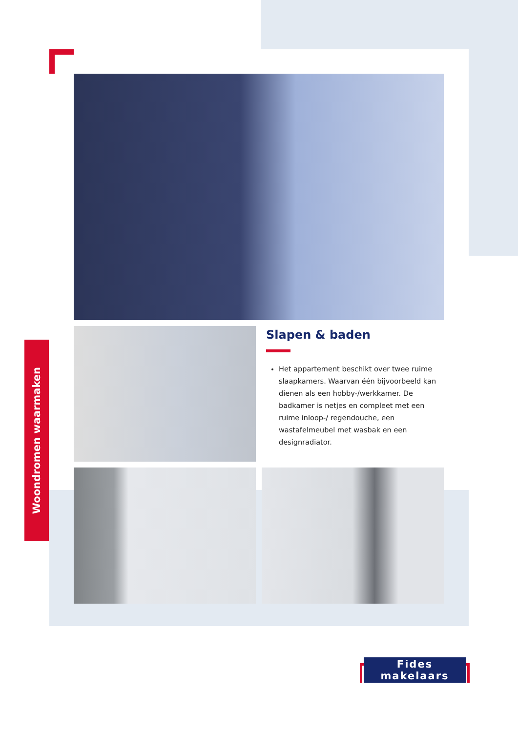Woondromen waarmaken
Slapen & baden
Het appartement beschikt over twee ruime slaapkamers. Waarvan één bijvoorbeeld kan dienen als een hobby-/werkkamer. De badkamer is netjes en compleet met een ruime inloop-/ regendouche, een wastafelmeubel met wasbak en een designradiator.
Fides makelaars